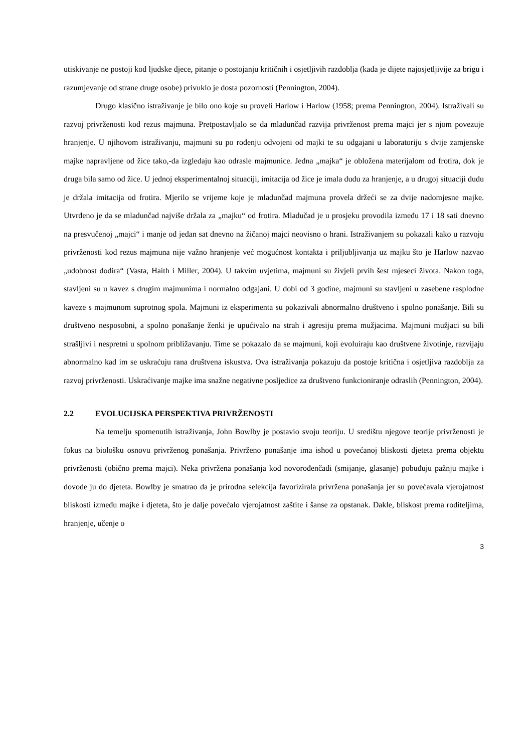utiskivanje ne postoji kod ljudske djece, pitanje o postojanju kritičnih i osjetljivih razdoblja (kada je dijete najosjetljivije za brigu i razumjevanje od strane druge osobe) privuklo je dosta pozornosti (Pennington, 2004).
Drugo klasično istraživanje je bilo ono koje su proveli Harlow i Harlow (1958; prema Pennington, 2004). Istraživali su razvoj privrženosti kod rezus majmuna. Pretpostavljalo se da mladunčad razvija privrženost prema majci jer s njom povezuje hranjenje. U njihovom istraživanju, majmuni su po rođenju odvojeni od majki te su odgajani u laboratoriju s dvije zamjenske majke napravljene od žice tako,-da izgledaju kao odrasle majmunice. Jedna „majka“ je obložena materijalom od frotira, dok je druga bila samo od žice. U jednoj eksperimentalnoj situaciji, imitacija od žice je imala dudu za hranjenje, a u drugoj situaciji dudu je držala imitacija od frotira. Mjerilo se vrijeme koje je mladunčad majmuna provela držeći se za dvije nadomjesne majke. Utvrđeno je da se mladunčad najviše držala za „majku“ od frotira. Mladučad je u prosjeku provodila između 17 i 18 sati dnevno na presvučenoj „majci“ i manje od jedan sat dnevno na žičanoj majci neovisno o hrani. Istraživanjem su pokazali kako u razvoju privrženosti kod rezus majmuna nije važno hranjenje već mogućnost kontakta i priljubljivanja uz majku što je Harlow nazvao „udobnost dodira“ (Vasta, Haith i Miller, 2004). U takvim uvjetima, majmuni su živjeli prvih šest mjeseci života. Nakon toga, stavljeni su u kavez s drugim majmunima i normalno odgajani. U dobi od 3 godine, majmuni su stavljeni u zasebene rasplodne kaveze s majmunom suprotnog spola. Majmuni iz eksperimenta su pokazivali abnormalno društveno i spolno ponašanje. Bili su društveno nesposobni, a spolno ponašanje ženki je upućivalo na strah i agresiju prema mužjacima. Majmuni mužjaci su bili strašljivi i nespretni u spolnom približavanju. Time se pokazalo da se majmuni, koji evoluiraju kao društvene životinje, razvijaju abnormalno kad im se uskraćuju rana društvena iskustva. Ova istraživanja pokazuju da postoje kritična i osjetljiva razdoblja za razvoj privrženosti. Uskraćivanje majke ima snažne negativne posljedice za društveno funkcioniranje odraslih (Pennington, 2004).
2.2 EVOLUCIJSKA PERSPEKTIVA PRIVRŽENOSTI
Na temelju spomenutih istraživanja, John Bowlby je postavio svoju teoriju. U središtu njegove teorije privrženosti je fokus na biološku osnovu privrženog ponašanja. Privrženo ponašanje ima ishod u povećanoj bliskosti djeteta prema objektu privrženosti (obično prema majci). Neka privržena ponašanja kod novorođenčadi (smijanje, glasanje) pobuđuju pažnju majke i dovode ju do djeteta. Bowlby je smatrao da je prirodna selekcija favorizirala privržena ponašanja jer su povećavala vjerojatnost bliskosti između majke i djeteta, što je dalje povećalo vjerojatnost zaštite i šanse za opstanak. Dakle, bliskost prema roditeljima, hranjenje, učenje o
3